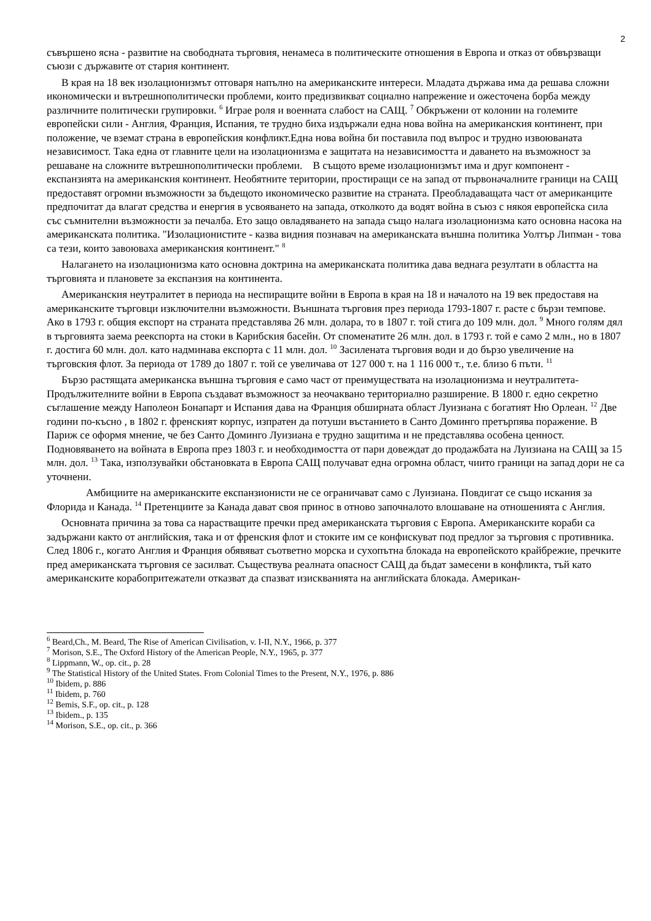2
съвършено ясна - развитие на свободната търговия, ненамеса в политическите отношения в Европа и отказ от обвързващи съюзи с държавите от стария континент.
В края на 18 век изолационизмът отговаря напълно на американските интереси. Младата държава има да решава сложни икономически и вътрешнополитически проблеми, които предизвикват социално напрежение и ожесточена борба между различните политически групировки. <sup>6</sup> Играе роля и военната слабост на САЩ. <sup>7</sup> Обкръжени от колонии на големите европейски сили - Англия, Франция, Испания, те трудно биха издържали една нова война на американския континент, при положение, че вземат страна в европейския конфликт.Една нова война би поставила под въпрос и трудно извоюваната независимост. Така една от главните цели на изолационизма е защитата на независимостта и даването на възможност за решаване на сложните вътрешнополитически проблеми. В същото време изолационизмът има и друг компонент - експанзията на американския континент. Необятните територии, простиращи се на запад от първоначалните граници на САЩ предоставят огромни възможности за бъдещото икономическо развитие на страната. Преобладаващата част от американците предпочитат да влагат средства и енергия в усвояването на запада, отколкото да водят война в съюз с някоя европейска сила със съмнителни възможности за печалба. Ето защо овладяването на запада също налага изолационизма като основна насока на американската политика. "Изолационистите - казва видния познавач на американската външна политика Уолтър Липман - това са тези, които завоюваха американския континент." <sup>8</sup>
Налагането на изолационизма като основна доктрина на американската политика дава веднага резултати в областта на търговията и плановете за експанзия на континента.
Американския неутралитет в периода на неспиращите войни в Европа в края на 18 и началото на 19 век предоставя на американските търговци изключителни възможности. Външната търговия през периода 1793-1807 г. расте с бързи темпове. Ако в 1793 г. общия експорт на страната представлява 26 млн. долара, то в 1807 г. той стига до 109 млн. дол. <sup>9</sup> Много голям дял в търговията заема реекспорта на стоки в Карибския басейн. От споменатите 26 млн. дол. в 1793 г. той е само 2 млн., но в 1807 г. достига 60 млн. дол. като надминава експорта с 11 млн. дол. <sup>10</sup> Засилената търговия води и до бързо увеличение на търговския флот. За периода от 1789 до 1807 г. той се увеличава от 127 000 т. на 1 116 000 т., т.е. близо 6 пъти. <sup>11</sup>
Бързо растящата американска външна търговия е само част от преимуществата на изолационизма и неутралитета- Продължителните войни в Европа създават възможност за неочаквано териториално разширение. В 1800 г. едно секретно съглашение между Наполеон Бонапарт и Испания дава на Франция обширната област Луизиана с богатият Ню Орлеан. <sup>12</sup> Две години по-късно , в 1802 г. френският корпус, изпратен да потуши въстанието в Санто Доминго претърпява поражение. В Париж се оформя мнение, че без Санто Доминго Луизиана е трудно защитима и не представлява особена ценност. Подновяването на войната в Европа през 1803 г. и необходимостта от пари довеждат до продажбата на Луизиана на САЩ за 15 млн. дол. <sup>13</sup> Така, използувайки обстановката в Европа САЩ получават една огромна област, чиито граници на запад дори не са уточнени.
Амбициите на американските експанзионисти не се ограничават само с Луизиана. Повдигат се също искания за Флорида и Канада. <sup>14</sup> Претенциите за Канада дават своя принос в отново започналото влошаване на отношенията с Англия.
Основната причина за това са нарастващите пречки пред американската търговия с Европа. Американските кораби са задържани както от английския, така и от френския флот и стоките им се конфискуват под предлог за търговия с противника. След 1806 г., когато Англия и Франция обявяват съответно морска и сухопътна блокада на европейското крайбрежие, пречките пред американската търговия се засилват. Съществува реалната опасност САЩ да бъдат замесени в конфликта, тъй като американските корабопритежатели отказват да спазват изискванията на английската блокада. Американ-
<sup>6</sup> Beard,Ch., M. Beard, The Rise of American Civilisation, v. I-II, N.Y., 1966, p. 377
<sup>7</sup> Morison, S.E., The Oxford History of the American People, N.Y., 1965, p. 377
<sup>8</sup> Lippmann, W., op. cit., p. 28
<sup>9</sup> The Statistical History of the United States. From Colonial Times to the Present, N.Y., 1976, p. 886
<sup>10</sup> Ibidem, p. 886
<sup>11</sup> Ibidem, p. 760
<sup>12</sup> Bemis, S.F., op. cit., p. 128
<sup>13</sup> Ibidem., p. 135
<sup>14</sup> Morison, S.E., op. cit., p. 366